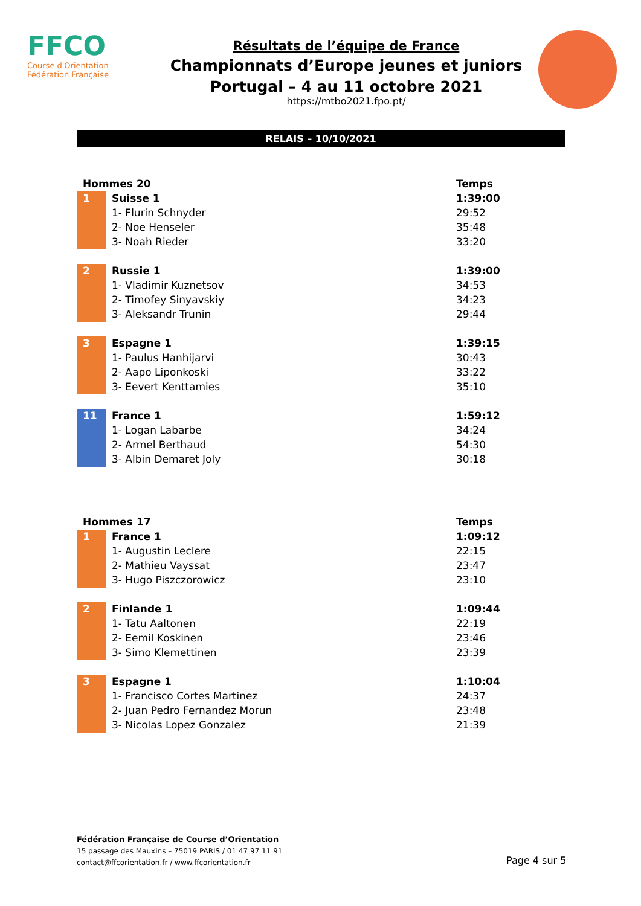FFCO
Course d'Orientation
Fédération Française
Résultats de l’équipe de France
Championnats d’Europe jeunes et juniors
Portugal – 4 au 11 octobre 2021
https://mtbo2021.fpo.pt/
RELAIS – 10/10/2021
| Hommes 20 | | Temps |
| --- | --- | --- |
| 1 | Suisse 1 | 1:39:00 |
| | 1- Flurin Schnyder | 29:52 |
| | 2- Noe Henseler | 35:48 |
| | 3- Noah Rieder | 33:20 |
| 2 | Russie 1 | 1:39:00 |
| | 1- Vladimir Kuznetsov | 34:53 |
| | 2- Timofey Sinyavskiy | 34:23 |
| | 3- Aleksandr Trunin | 29:44 |
| 3 | Espagne 1 | 1:39:15 |
| | 1- Paulus Hanhijarvi | 30:43 |
| | 2- Aapo Liponkoski | 33:22 |
| | 3- Eevert Kenttamies | 35:10 |
| 11 | France 1 | 1:59:12 |
| | 1- Logan Labarbe | 34:24 |
| | 2- Armel Berthaud | 54:30 |
| | 3- Albin Demaret Joly | 30:18 |
| Hommes 17 | | Temps |
| --- | --- | --- |
| 1 | France 1 | 1:09:12 |
| | 1- Augustin Leclere | 22:15 |
| | 2- Mathieu Vayssat | 23:47 |
| | 3- Hugo Piszczorowicz | 23:10 |
| 2 | Finlande 1 | 1:09:44 |
| | 1- Tatu Aaltonen | 22:19 |
| | 2- Eemil Koskinen | 23:46 |
| | 3- Simo Klemettinen | 23:39 |
| 3 | Espagne 1 | 1:10:04 |
| | 1- Francisco Cortes Martinez | 24:37 |
| | 2- Juan Pedro Fernandez Morun | 23:48 |
| | 3- Nicolas Lopez Gonzalez | 21:39 |
Fédération Française de Course d’Orientation
15 passage des Mauxins – 75019 PARIS / 01 47 97 11 91
contact@ffcorientation.fr / www.ffcorientation.fr
Page 4 sur 5